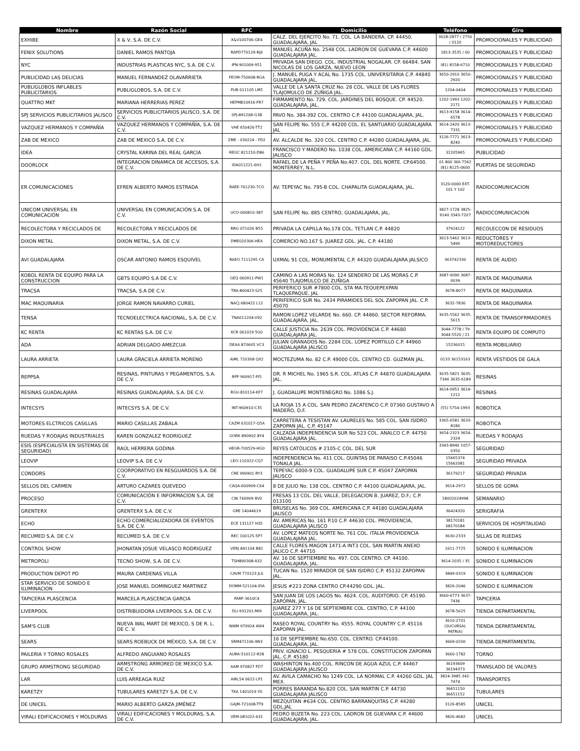| Nombre | Razón Social | RFC | Domicilio | Teléfono | Giro |
| --- | --- | --- | --- | --- | --- |
| EXHIBE | X & V, S.A. DE C.V. | X&V100706-GE4 | CALZ. DEL EJERCITO No. 71. COL. LA BANDERA. CP. 44450. GUADALAJARA, JAL | 3628-2877 / 2750 / 0120 | PROMOCIONALES Y PUBLICIDAD |
| FENIX SOLUTIONS | DANIEL RAMOS PANTOJA | RAPD770129-RJ6 | MANUEL ACUÑA No. 2548 COL. LADRON DE GUEVARA C.P. 44600 GUADALAJARA JAL. | 1813-3535 / 00 | PROMOCIONALES Y PUBLICIDAD |
| NYC | INDUSTRIAS PLASTICAS NYC, S.A. DE C.V. | IPN-901009-951 | PRIVADA SAN DIEGO. COL. INDUSTRIAL NOGALAR. CP. 66484. SAN NICOLAS DE LOS GARZA, NUEVO LEON | (81) 8158-6710 | PROMOCIONALES Y PUBLICIDAD |
| PUBLICIDAD LAS DELICIAS | MANUEL FERNANDEZ OLAVARRIETA | FEOM-750608-RGA | J. MANUEL PUGA Y ACAL No. 1735 COL. UNIVERSITARIA C.P. 44840 GUADALAJARA JAL. | 3650-2910 3650-2920 | PROMOCIONALES Y PUBLICIDAD |
| PUBLIGLOBOS INFLABLES PUBLICITARIOS | PUBLIGLOBOS, S.A. DE C.V. | PUB 011105 LM5 | VALLE DE LA SANTA CRUZ No. 28 COL. VALLE DE LAS FLORES TLAJOMULCO DE ZUÑIGA JAL. | 1204-0404 | PROMOCIONALES Y PUBLICIDAD |
| QUATTRO MKT | MARIANA HERRERIAS PEREZ | HEPM810916-FR7 | FIRMAMENTO No. 729. COL. JARDINES DEL BOSQUE. CP. 44520. GUADALAJARA, JAL. | 1202-1993 1202-2171 | PROMOCIONALES Y PUBLICIDAD |
| SPJ SERVICIOS PUBLICITARIOS JALISCO | SERVICIOS PUBLICITARIOS JALISCO, S.A. DE C.V. | SPJ-891208-G38 | PAVO No. 384-392 COL. CENTRO C.P. 44100 GUADALAJARA, JAL. | 3613-9158 3614-6578 | PROMOCIONALES Y PUBLICIDAD |
| VAZQUEZ HERMANOS Y COMPAÑÍA | VAZQUEZ HERMANOS Y COMPAÑÍA, S.A. DE C.V. | VHE 650426-TT2 | SAN FELIPE No. 555 C.P. 44200 COL. EL SANTUARIO GUADALAJARA JAL | 3614-2420 3613-7331 | PROMOCIONALES Y PUBLICIDAD |
| ZAB DE MEXICO | ZAB DE MEXICO S.A. DE C.V. | ZME - 030224 - FD2 | AV. ALCALDE No. 320 COL. CENTRO C.P. 44280 GUADALAJARA, JAL. | 3126-7771 3613-8240 | PROMOCIONALES Y PUBLICIDAD |
| IDEA | CRYSTAL KARINA DEL REAL GARCIA | REGC 821210-D86 | FRANCISCO Y MADERO No. 1038 COL. AMERICANA C.P. 44160 GDL. JALISCO | 31205965 | PUBLICIDAD |
| DOORLOCK | INTEGRACION DINAMICA DE ACCESOS, S.A. DE C.V. | IDA011221-6H1 | RAFAEL DE LA PEÑA Y PEÑA No.407. COL. DEL NORTE. CP.64500. MONTERREY, N.L. | 01 800 366 7562 (81) 8125-0600 | PUERTAS DE SEGURIDAD |
| ER COMUNICACIONES | EFREN ALBERTO RAMOS ESTRADA | RAEE-761230-7CO | AV. TEPEYAC No. 795-B COL. CHAPALITA GUADALAJARA, JAL. | 3120-0000 EXT. 101 Y 102 | RADIOCOMUNICACION |
| UNICOM UNIVERSAL EN COMUNICACIÓN | UNIVERSAL EN COMUNICACIÓN S.A. DE C.V. | UCO-000810-387 | SAN FELIPE No. 885 CENTRO, GUADALAJARA, JAL. | 3827-1728 3825-9140 3343-7207 | RADIOCOMUNICACION |
| RECOLECTORA Y RECICLADOS DE | RECOLECTORA Y RECICLADOS DE | RRG 071026 B55 | PRIVADA LA CAPILLA No.178 COL. TETLAN C.P. 44820 | 37924122 | RECOLECCON DE RESIDUOS |
| DIXON METAL | DIXON METAL, S.A. DE C.V. | DME020306-HEA | COMERCIO NO.167 S. JUAREZ GDL. JAL. C.P. 44180 | 3613-5462 3613-5490 | REDUCTORES Y MOTOREDUCTORES |
| AVI GUADALAJARA | OSCAR ANTONIO RAMOS ESQUIVEL | RAEO 7111295 CA | UXMAL 91 COL. MONUMENTAL C.P. 44320 GUADALAJARA JALSICO | 363742330 | RENTA DE AUDIO |
| KOBOL RENTA DE EQUIPO PARA LA CONSTRUCCION | GBTS EQUIPO S.A DE C.V. | GEQ 060911-PW1 | CAMINO A LAS MORAS No. 124 SENDERO DE LAS MORAS C.P. 45640 TLAJOMULCO DE ZUÑIGA | 3687-0090 3687-0039 | RENTA DE MAQUINARIA |
| TRACSA | TRACSA, S.A DE C.V. | TRA-800423-S25 | PERIFERICO SUR #7800 COL. STA MA.TEQUEPEXPAN TLAQUEPAQUE, JAL | 3678-8077 | RENTA DE MAQUINARIA |
| MAC MAQUINARIA | JORGE RAMON NAVARRO CURIEL | NACJ 680422 L12 | PERIFERICO SUR No. 2434 PIRAMIDES DEL SOL ZAPOPAN JAL. C.P. 45070 | 3632-7836 | RENTA DE MAQUINARIA |
| TENSA | TECNOELECTRICA NACIONAL, S.A. DE C.V. | TNA011204-V92 | RAMON LOPEZ VELARDE No. 660. CP. 44860. SECTOR REFORMA. GUADALAJARA, JAL. | 3635-5562 3635-5615 | RENTA DE TRANSOFRMADORES |
| KC RENTA | KC RENTAS S.A. DE C.V. | KCR 061019 5G0 | CALLE JUSTICIA No. 2639 COL. PROVIDENCIA C.P. 44680 GUADALAJARA JAL. | 3044-7778 / 79 3044-5520 / 21 | RENTA EQUIPO DE COMPUTO |
| ADA | ADRIAN DELGADO AMEZCUA | DEAA 870605 VC3 | JULIAN GRANADOS No. 2284 COL. LOPEZ PORTILLO C.P. 44960 GUADALAJARA JALISCO | 15236015 | RENTA MOBILIARIO |
| LAURA ARRIETA | LAURA GRACIELA ARRIETA MORENO | AIML 720308 QX2 | MOCTEZUMA No. 82 C.P. 49000 COL. CENTRO CD. GUZMAN JAL. | 0133 36153163 | RENTA VESTIDOS DE GALA |
| REPPSA | RESINAS, PINTURAS Y PEGAMENTOS, S.A. DE C.V. | RPP 900917-PI5 | DR. R MICHEL No. 1965 S.R. COL. ATLAS C.P. 44870 GUADALAJARA JAL. | 3635-5821 3635-7346 3635-6189 | RESINAS |
| RESINAS GUADALAJARA | RESINAS GUADALAJARA, S.A. DE C.V. | RGU-810114-KF7 | J. GUADALUPE MONTENEGRO No. 1086 S.J. | 3614-0951 3614-1212 | RESINAS |
| INTECSYS | INTECSYS S.A. DE C.V. | INT-960910-C35 | LA RIOJA 15 A COL. SAN PEDRO ZACATENCO C.P. 07360 GUSTAVO A MADERO, D.F. | (55) 5754-1993 | ROBOTICA |
| MOTORES ELCTRICOS CASILLAS | MARIO CASILLAS ZABALA | CAZM 631017-Q5A | CARRETERA A TESISTAN AV. LAURELES No. 585 COL. SAN ISIDRO ZAPOPAN JAL. C.P. 45147 | 3365-6581 3633-8180 | ROBOTICA |
| RUEDAS Y RODAJAS INDUSTRIALES | KAREN GONZALEZ RODRIGUEZ | GORK 890902 8Y4 | CALZADA INDEPENDENCIA SUR No 523 COL. ANALCO C.P. 44750 GUADALAJARA JAL. | 3654-2323 3654-2324 | RUEDAS Y RODAJAS |
| ESIS (ESPECIALISTA EN SISTEMAS DE SEGURIDAD) | RAÚL HERRERA GODINA | HEGR-700529-HG0 | REYES CATÓLICOS # 2105-C COL. DEL SUR | 3343-8940 1057-0350 | SEGURIDAD |
| LEOVIP | LEOVIP S.A. DE C.V | LEO-110322-CQ7 | INDEPENDENCIA No. 411 COL. QUINTAS DE PARAISO C.P.45046 TONALA JAL. | 15665374 15662081 | SEGURIDAD PRIVADA |
| CONDORS | COORPORATIVO EN RESGUARDOS S.A. DE C.V. | CRE 990901 RY3 | TEPEYAC 6000-9 COL. GUADALUPE SUR C.P. 45047 ZAPOPAN JALISCO | 36179217 | SEGURIDAD PRIVADA |
| SELLOS DEL CARMEN | ARTURO CAZARES QUEVEDO | CAQA-600909-C64 | 8 DE JULIO No. 138 COL. CENTRO C.P. 44100 GUADALAJARA, JAL. | 3614-2972 | SELLOS DE GOMA |
| PROCESO | COMUNICACIÓN E INFORMACION S.A. DE C.V. | CIN 760909 8V0 | FRESAS 13 COL. DEL VALLE, DELEGACION B. JUAREZ, D.F.; C.P. 013100 | 18002024998 | SEMANARIO |
| GRENTERX | GRENTERX S.A. DE C.V. | GRE 14044619 | BRUSELAS No. 369 COL. AMERICANA C.P. 44180 GUADALAJARA JALISCO | 36424320 | SERIGRAFIA |
| ECHO | ECHO COMERCIALIZADORA DE EVENTOS S.A. DE C.V. | ECE 131127 H35 | AV. AMERICAS No. 161 P.10 C.P. 44630 COL. PROVIDENCIA, GUADALAJARA JALISCO | 38170181 68170184 | SERVICIOS DE HOSPITALIDAD |
| RECUMED S.A. DE C.V. | RECUMED S.A. DE C.V. | REC 100125-5P7 | AV. LOPEZ MATEOS NORTE No. 761 COL. ITALIA PROVIDENCIA GUADALAJARA JAL. | 3630-2333 | SILLAS DE RUEDAS |
| CONTROL SHOW | JHONATAN JOSUE VELASCO RODRIGUEZ | VERJ 841104 B81 | CALLE FLORES MAGON 1471-A INT3 COL. SAN MARTIN ANEXO JALICO C.P. 44710 | 1611-7725 | SONIDO E ILUMINACION |
| METROPOLI | TECNO SHOW, S.A. DE C.V. | TSH890308-A32 | AV. 16 DE SEPTIEMBRE No. 497. COL CENTRO. CP. 44100. GUADALAJARA, JAL. | 3614-2035 / 35 | SONIDO E ILUMINACION |
| PRODUCTION DEPOT PD | MAURA CARDENAS VILLA | CAVM 770123 JL6 | TUCAN No. 1520 MIRADOR DE SAN ISIDRO C.P. 45132 ZAPOPAN JAL. | 3849-0319 | SONIDO E ILUMINACION |
| STAR SERVICIO DE SONIDO E ILUMINACION | JOSE MANUEL DOMINGUEZ MARTINEZ | DOMM-521104-IDA | JESUS #223 ZONA CENTRO CP.44290 GDL. JAL. | 3826-2046 | SONIDO E ILUMINACION |
| TAPICERIA PLASCENCIA | MARCELA PLASCENCIA GARCIA | PARF-3610C4 | SAN JUAN DE LOS LAGOS No. 4624. COL. AUDITORIO. CP. 45190. ZAPOPAN, JAL. | 3660-6773 3637-7436 | TAPICERIA |
| LIVERPOOL | DISTRIBUIDORA LIVERPOOL S.A. DE C.V. | DLI-931201-MI9 | JUAREZ 277 Y 16 DE SEPTIEMBRE COL. CENTRO, C.P. 44100 GUADALAJARA, JAL. | 3678-5625 | TIENDA DEPARTAMENTAL |
| SAM'S CLUB | NUEVA WAL MART DE MEXICO, S DE R. L. DE C. V. | NWM 970924 4W4 | RASEO ROYAL COUNTRY No. 4555. ROYAL COUNTRY C.P. 45116 ZAPOPAN JAL. | 3610-2701 (SUCURSAL PATRIA) | TIENDA DEPARTAMENTAL |
| SEARS | SEARS ROEBUCK DE MÉXICO, S.A. DE C.V. | SRM471106-9N3 | 16 DE SEPTIEMBRE No.650. COL. CENTRO. CP.44100. GUADALAJARA, JAL. | 3669-0200 | TIENDA DEPARTAMENTAL |
| PAILERIA Y TORNO ROSALES | ALFREDO ANGUIANO ROSALES | AURA-510112-R28 | PRIV. IGNACIO L. PESQUERIA # 578 COL. CONSTITUCION ZAPOPAN JAL. C.P. 45180 | 3660-1782 | TORNO |
| GRUPO ARMSTRONG SEGURIDAD | ARMSTRONG ARMORED DE MEXICO S.A. DE C.V. | AAM 970827 FD7 | WASHINTON No.400 COL. RINCON DE AGUA AZUL C.P. 44467 GUADALAJARA JALISCO | 36193609 36194373 | TRANSLADO DE VALORES |
| LAR | LUIS ARREAGA RUIZ | AIRL54 0622-LP1 | AV. AVILA CAMACHO No 1249 COL. LA NORMAL C.P. 44260 GDL. JAL MEX. | 3824-3985 342-7474 | TRANSPORTES |
| KARETZY | TUBULARES KARETZY S.A. DE C.V. | TKA 1401019 Y0 | PORRES BARANDA No.820 COL. SAN MARTIN C.P. 44730 GUADALAJARA JALISCO | 36651150 36651152 | TUBULARES |
| DE UNICEL | MARIO ALBERTO GARZA JIMÉNEZ | GAJM-721008-TT9 | MEZQUITAN #634 COL. CENTRO BARRANQUITAS C.P. 44280 GDL.JAL | 3126-8585 | UNICEL |
| VIRALI EDIFICACIONES Y MOLDURAS | VIRALI EDIFICACIONES Y MOLDURAS, S.A. DE C.V. | VEM-081022-631 | PEDRO BUZETA No. 223 COL. LADRON DE GUEVARA C.P. 44600 GUADALAJARA, JAL. | 3826-4682 | UNICEL |